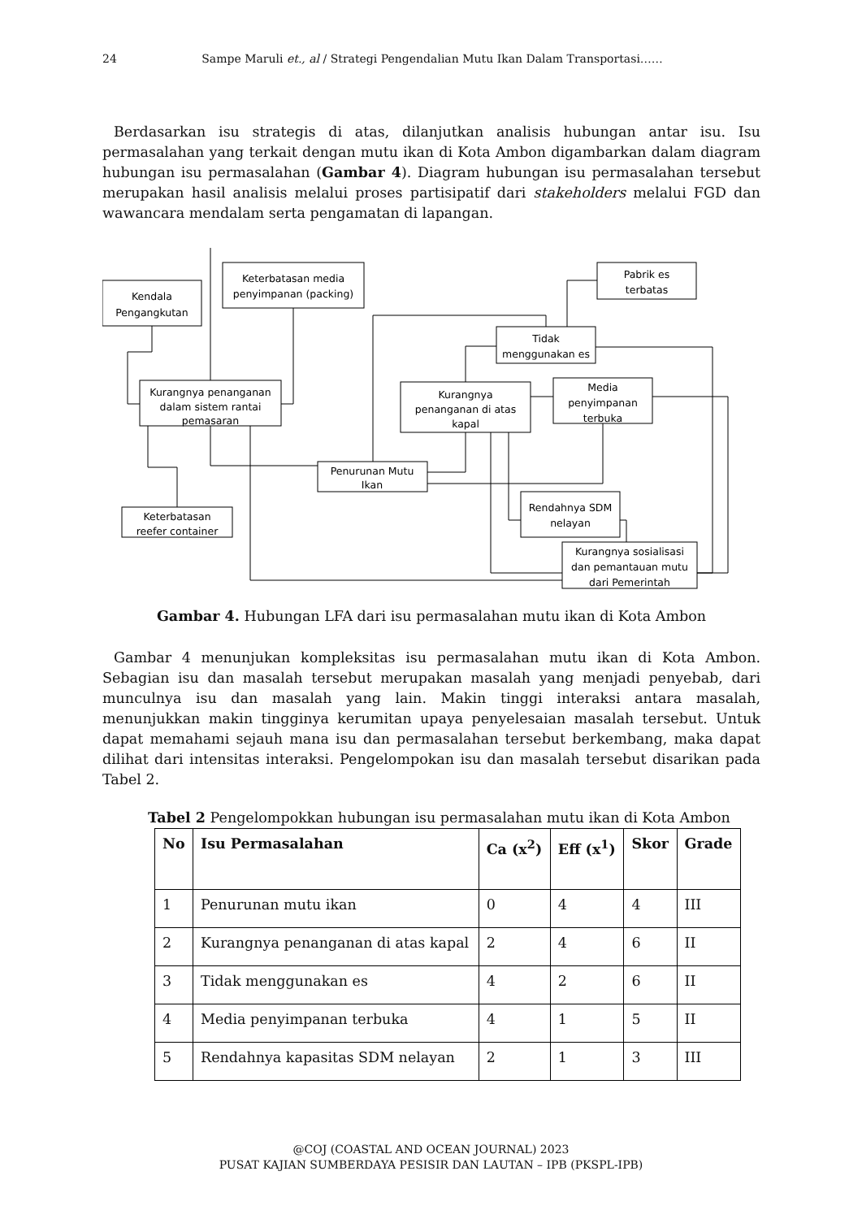24 Sampe Maruli et., al / Strategi Pengendalian Mutu Ikan Dalam Transportasi……
Berdasarkan isu strategis di atas, dilanjutkan analisis hubungan antar isu. Isu permasalahan yang terkait dengan mutu ikan di Kota Ambon digambarkan dalam diagram hubungan isu permasalahan (Gambar 4). Diagram hubungan isu permasalahan tersebut merupakan hasil analisis melalui proses partisipatif dari stakeholders melalui FGD dan wawancara mendalam serta pengamatan di lapangan.
Kendala
Pengangkutan
Keterbatasan media
penyimpanan (packing)
Pabrik es
terbatas
Tidak
menggunakan es
Kurangnya penanganan
dalam sistem rantai
pemasaran
Kurangnya
penanganan di atas
kapal
Media
penyimpanan
terbuka
Penurunan Mutu
Ikan
Rendahnya SDM
nelayan
Keterbatasan
reefer container
Kurangnya sosialisasi
dan pemantauan mutu
dari Pemerintah
Gambar 4. Hubungan LFA dari isu permasalahan mutu ikan di Kota Ambon
Gambar 4 menunjukan kompleksitas isu permasalahan mutu ikan di Kota Ambon. Sebagian isu dan masalah tersebut merupakan masalah yang menjadi penyebab, dari munculnya isu dan masalah yang lain. Makin tinggi interaksi antara masalah, menunjukkan makin tingginya kerumitan upaya penyelesaian masalah tersebut. Untuk dapat memahami sejauh mana isu dan permasalahan tersebut berkembang, maka dapat dilihat dari intensitas interaksi. Pengelompokan isu dan masalah tersebut disarikan pada Tabel 2.
Tabel 2 Pengelompokkan hubungan isu permasalahan mutu ikan di Kota Ambon
| No | Isu Permasalahan | Ca (x<sup>2</sup>) | Eff (x<sup>1</sup>) | Skor | Grade |
| --- | --- | --- | --- | --- | --- |
| 1 | Penurunan mutu ikan | 0 | 4 | 4 | III |
| 2 | Kurangnya penanganan di atas kapal | 2 | 4 | 6 | II |
| 3 | Tidak menggunakan es | 4 | 2 | 6 | II |
| 4 | Media penyimpanan terbuka | 4 | 1 | 5 | II |
| 5 | Rendahnya kapasitas SDM nelayan | 2 | 1 | 3 | III |
@COJ (COASTAL AND OCEAN JOURNAL) 2023
PUSAT KAJIAN SUMBERDAYA PESISIR DAN LAUTAN – IPB (PKSPL-IPB)